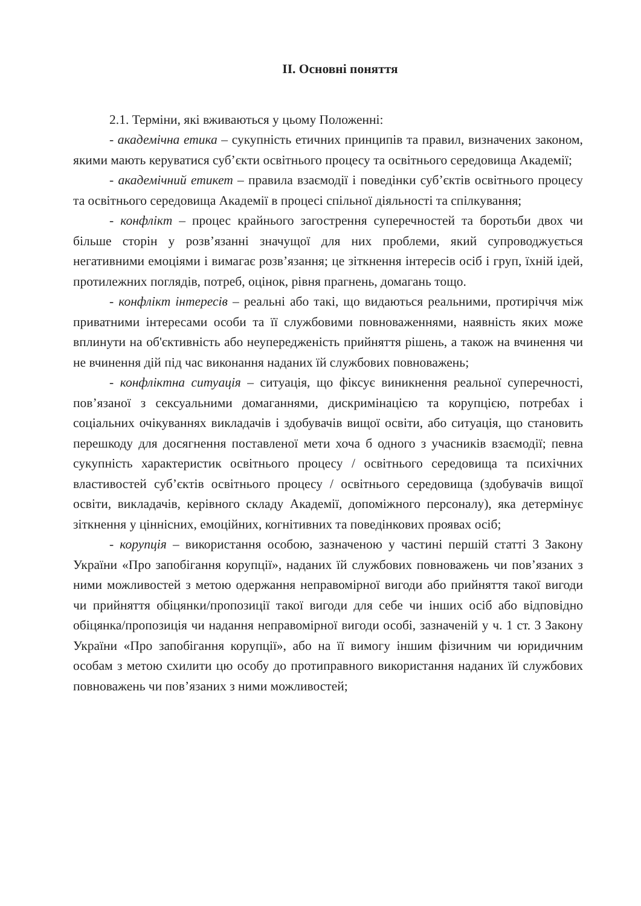ІІ. Основні поняття
2.1. Терміни, які вживаються у цьому Положенні:
- академічна етика – сукупність етичних принципів та правил, визначених законом, якими мають керуватися суб’єкти освітнього процесу та освітнього середовища Академії;
- академічний етикет – правила взаємодії і поведінки суб’єктів освітнього процесу та освітнього середовища Академії в процесі спільної діяльності та спілкування;
- конфлікт – процес крайнього загострення суперечностей та боротьби двох чи більше сторін у розв’язанні значущої для них проблеми, який супроводжується негативними емоціями і вимагає розв’язання; це зіткнення інтересів осіб і груп, їхній ідей, протилежних поглядів, потреб, оцінок, рівня прагнень, домагань тощо.
- конфлікт інтересів – реальні або такі, що видаються реальними, протиріччя між приватними інтересами особи та її службовими повноваженнями, наявність яких може вплинути на об'єктивність або неупередженість прийняття рішень, а також на вчинення чи не вчинення дій під час виконання наданих їй службових повноважень;
- конфліктна ситуація – ситуація, що фіксує виникнення реальної суперечності, пов’язаної з сексуальними домаганнями, дискримінацією та корупцією, потребах і соціальних очікуваннях викладачів і здобувачів вищої освіти, або ситуація, що становить перешкоду для досягнення поставленої мети хоча б одного з учасників взаємодії; певна сукупність характеристик освітнього процесу / освітнього середовища та психічних властивостей суб’єктів освітнього процесу / освітнього середовища (здобувачів вищої освіти, викладачів, керівного складу Академії, допоміжного персоналу), яка детермінує зіткнення у ціннісних, емоційних, когнітивних та поведінкових проявах осіб;
- корупція – використання особою, зазначеною у частині першій статті 3 Закону України «Про запобігання корупції», наданих їй службових повноважень чи пов’язаних з ними можливостей з метою одержання неправомірної вигоди або прийняття такої вигоди чи прийняття обіцянки/пропозиції такої вигоди для себе чи інших осіб або відповідно обіцянка/пропозиція чи надання неправомірної вигоди особі, зазначеній у ч. 1 ст. 3 Закону України «Про запобігання корупції», або на її вимогу іншим фізичним чи юридичним особам з метою схилити цю особу до протиправного використання наданих їй службових повноважень чи пов’язаних з ними можливостей;